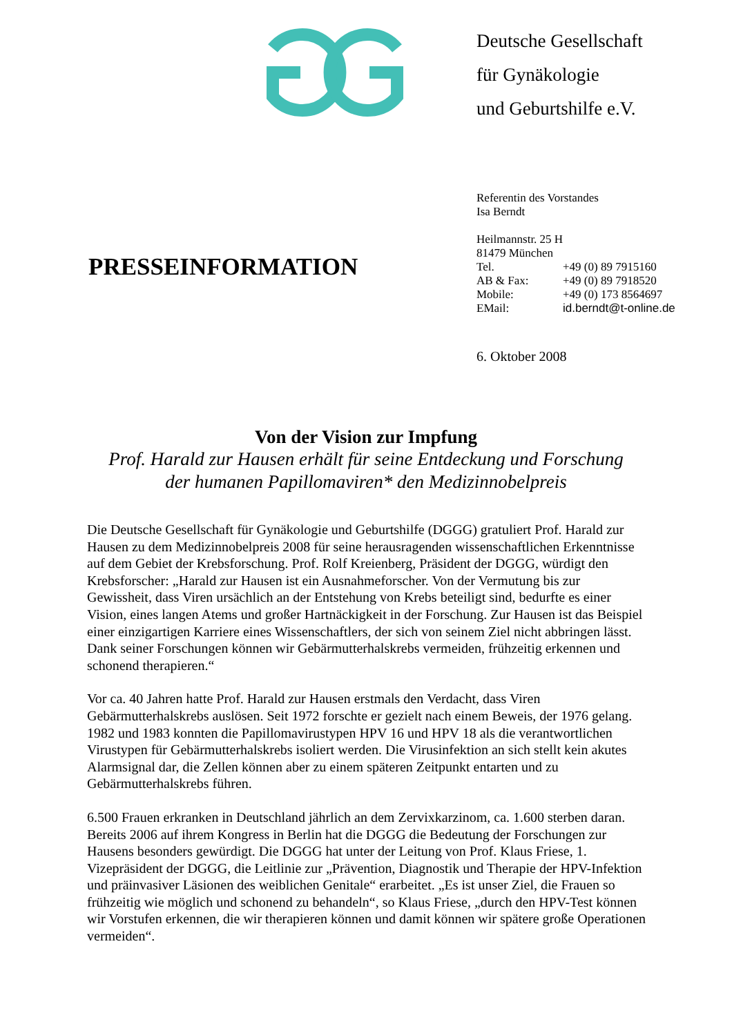Deutsche Gesellschaft
für Gynäkologie
und Geburtshilfe e.V.
PRESSEINFORMATION
Referentin des Vorstandes
Isa Berndt
Heilmannstr. 25 H
81479 München
| Tel. | +49 (0) 89 7915160 |
| AB & Fax: | +49 (0) 89 7918520 |
| Mobile: | +49 (0) 173 8564697 |
| EMail: | id.berndt@t-online.de |
6. Oktober 2008
Von der Vision zur Impfung
Prof. Harald zur Hausen erhält für seine Entdeckung und Forschung
der humanen Papillomaviren* den Medizinnobelpreis
Die Deutsche Gesellschaft für Gynäkologie und Geburtshilfe (DGGG) gratuliert Prof. Harald zur Hausen zu dem Medizinnobelpreis 2008 für seine herausragenden wissenschaftlichen Erkenntnisse auf dem Gebiet der Krebsforschung. Prof. Rolf Kreienberg, Präsident der DGGG, würdigt den Krebsforscher: „Harald zur Hausen ist ein Ausnahmeforscher. Von der Vermutung bis zur Gewissheit, dass Viren ursächlich an der Entstehung von Krebs beteiligt sind, bedurfte es einer Vision, eines langen Atems und großer Hartnäckigkeit in der Forschung. Zur Hausen ist das Beispiel einer einzigartigen Karriere eines Wissenschaftlers, der sich von seinem Ziel nicht abbringen lässt. Dank seiner Forschungen können wir Gebärmutterhalskrebs vermeiden, frühzeitig erkennen und schonend therapieren.“
Vor ca. 40 Jahren hatte Prof. Harald zur Hausen erstmals den Verdacht, dass Viren Gebärmutterhalskrebs auslösen. Seit 1972 forschte er gezielt nach einem Beweis, der 1976 gelang. 1982 und 1983 konnten die Papillomavirustypen HPV 16 und HPV 18 als die verantwortlichen Virustypen für Gebärmutterhalskrebs isoliert werden. Die Virusinfektion an sich stellt kein akutes Alarmsignal dar, die Zellen können aber zu einem späteren Zeitpunkt entarten und zu Gebärmutterhalskrebs führen.
6.500 Frauen erkranken in Deutschland jährlich an dem Zervixkarzinom, ca. 1.600 sterben daran. Bereits 2006 auf ihrem Kongress in Berlin hat die DGGG die Bedeutung der Forschungen zur Hausens besonders gewürdigt. Die DGGG hat unter der Leitung von Prof. Klaus Friese, 1. Vizepräsident der DGGG, die Leitlinie zur „Prävention, Diagnostik und Therapie der HPV-Infektion und präinvasiver Läsionen des weiblichen Genitale“ erarbeitet. „Es ist unser Ziel, die Frauen so frühzeitig wie möglich und schonend zu behandeln“, so Klaus Friese, „durch den HPV-Test können wir Vorstufen erkennen, die wir therapieren können und damit können wir spätere große Operationen vermeiden“.